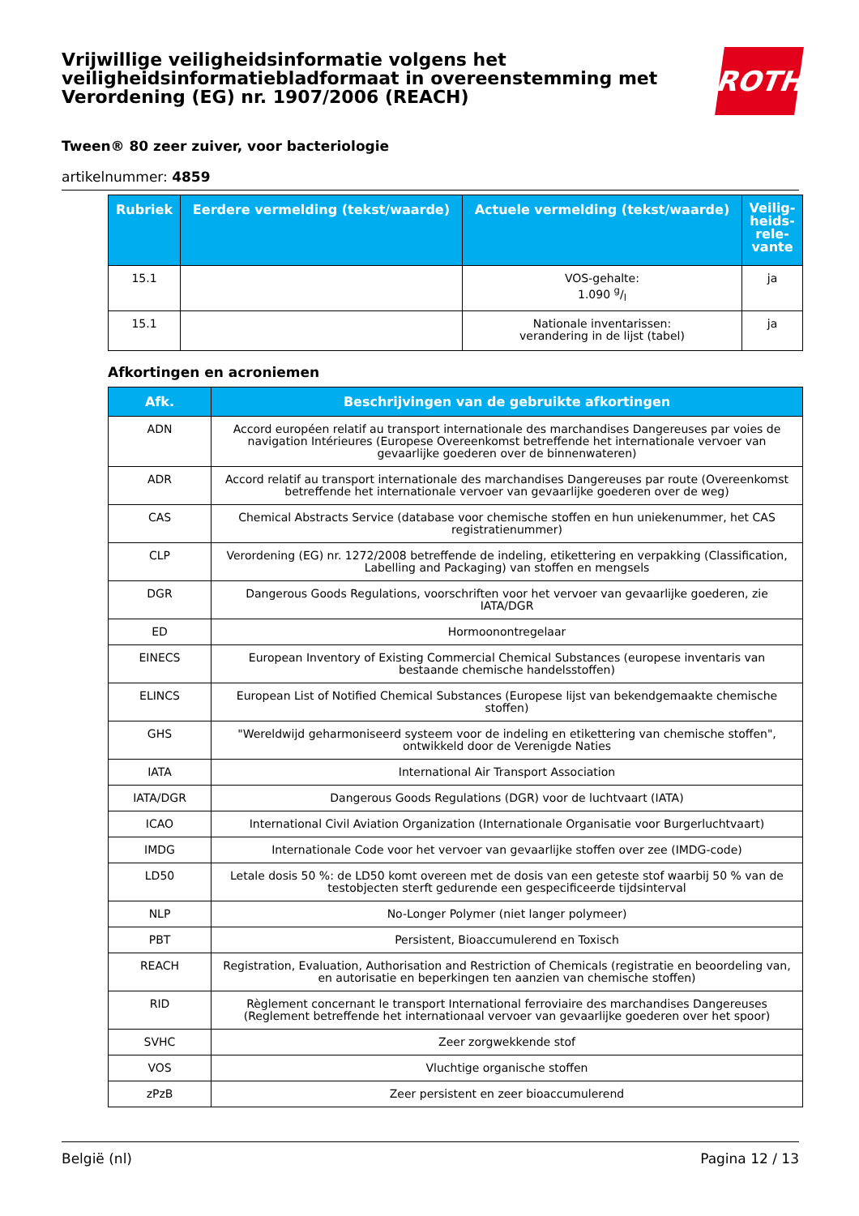Vrijwillige veiligheidsinformatie volgens het veiligheidsinformatiebladformaat in overeenstemming met Verordening (EG) nr. 1907/2006 (REACH)
ROTH
Tween® 80 zeer zuiver, voor bacteriologie
artikelnummer: 4859
| Rubriek | Eerdere vermelding (tekst/waarde) | Actuele vermelding (tekst/waarde) | Veilig-heids-rele-vante |
| --- | --- | --- | --- |
| 15.1 | | VOS-gehalte: 1.090 g/l | ja |
| 15.1 | | Nationale inventarissen: verandering in de lijst (tabel) | ja |
Afkortingen en acroniemen
| Afk. | Beschrijvingen van de gebruikte afkortingen |
| --- | --- |
| ADN | Accord européen relatif au transport internationale des marchandises Dangereuses par voies de navigation Intérieures (Europese Overeenkomst betreffende het internationale vervoer van gevaarlijke goederen over de binnenwateren) |
| ADR | Accord relatif au transport internationale des marchandises Dangereuses par route (Overeenkomst betreffende het internationale vervoer van gevaarlijke goederen over de weg) |
| CAS | Chemical Abstracts Service (database voor chemische stoffen en hun uniekenummer, het CAS registratienummer) |
| CLP | Verordening (EG) nr. 1272/2008 betreffende de indeling, etikettering en verpakking (Classification, Labelling and Packaging) van stoffen en mengsels |
| DGR | Dangerous Goods Regulations, voorschriften voor het vervoer van gevaarlijke goederen, zie IATA/DGR |
| ED | Hormoonontregelaar |
| EINECS | European Inventory of Existing Commercial Chemical Substances (europese inventaris van bestaande chemische handelsstoffen) |
| ELINCS | European List of Notified Chemical Substances (Europese lijst van bekendgemaakte chemische stoffen) |
| GHS | "Wereldwijd geharmoniseerd systeem voor de indeling en etikettering van chemische stoffen", ontwikkeld door de Verenigde Naties |
| IATA | International Air Transport Association |
| IATA/DGR | Dangerous Goods Regulations (DGR) voor de luchtvaart (IATA) |
| ICAO | International Civil Aviation Organization (Internationale Organisatie voor Burgerluchtvaart) |
| IMDG | Internationale Code voor het vervoer van gevaarlijke stoffen over zee (IMDG-code) |
| LD50 | Letale dosis 50 %: de LD50 komt overeen met de dosis van een geteste stof waarbij 50 % van de testobjecten sterft gedurende een gespecificeerde tijdsinterval |
| NLP | No-Longer Polymer (niet langer polymeer) |
| PBT | Persistent, Bioaccumulerend en Toxisch |
| REACH | Registration, Evaluation, Authorisation and Restriction of Chemicals (registratie en beoordeling van, en autorisatie en beperkingen ten aanzien van chemische stoffen) |
| RID | Règlement concernant le transport International ferroviaire des marchandises Dangereuses (Reglement betreffende het internationaal vervoer van gevaarlijke goederen over het spoor) |
| SVHC | Zeer zorgwekkende stof |
| VOS | Vluchtige organische stoffen |
| zPzB | Zeer persistent en zeer bioaccumulerend |
België (nl) Pagina 12 / 13